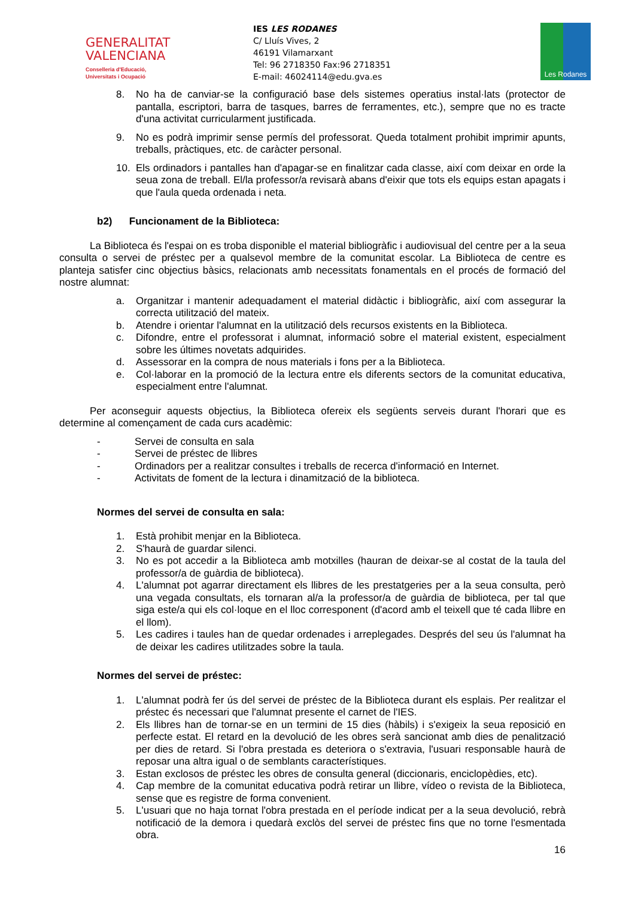GENERALITAT
VALENCIANA
Conselleria d'Educació,
Universitats i Ocupació
IES LES RODANES
C/ Lluís Vives, 2
46191 Vilamarxant
Tel: 96 2718350 Fax:96 2718351
E-mail: 46024114@edu.gva.es
Les Rodanes
8. No ha de canviar-se la configuració base dels sistemes operatius instal·lats (protector de pantalla, escriptori, barra de tasques, barres de ferramentes, etc.), sempre que no es tracte d'una activitat curricularment justificada.
9. No es podrà imprimir sense permís del professorat. Queda totalment prohibit imprimir apunts, treballs, pràctiques, etc. de caràcter personal.
10. Els ordinadors i pantalles han d'apagar-se en finalitzar cada classe, així com deixar en orde la seua zona de treball. El/la professor/a revisarà abans d'eixir que tots els equips estan apagats i que l'aula queda ordenada i neta.
b2) Funcionament de la Biblioteca:
La Biblioteca és l'espai on es troba disponible el material bibliogràfic i audiovisual del centre per a la seua consulta o servei de préstec per a qualsevol membre de la comunitat escolar. La Biblioteca de centre es planteja satisfer cinc objectius bàsics, relacionats amb necessitats fonamentals en el procés de formació del nostre alumnat:
a. Organitzar i mantenir adequadament el material didàctic i bibliogràfic, així com assegurar la correcta utilització del mateix.
b. Atendre i orientar l'alumnat en la utilització dels recursos existents en la Biblioteca.
c. Difondre, entre el professorat i alumnat, informació sobre el material existent, especialment sobre les últimes novetats adquirides.
d. Assessorar en la compra de nous materials i fons per a la Biblioteca.
e. Col·laborar en la promoció de la lectura entre els diferents sectors de la comunitat educativa, especialment entre l'alumnat.
Per aconseguir aquests objectius, la Biblioteca ofereix els següents serveis durant l'horari que es determine al començament de cada curs acadèmic:
- Servei de consulta en sala
- Servei de préstec de llibres
- Ordinadors per a realitzar consultes i treballs de recerca d'informació en Internet.
- Activitats de foment de la lectura i dinamització de la biblioteca.
Normes del servei de consulta en sala:
1. Està prohibit menjar en la Biblioteca.
2. S'haurà de guardar silenci.
3. No es pot accedir a la Biblioteca amb motxilles (hauran de deixar-se al costat de la taula del professor/a de guàrdia de biblioteca).
4. L'alumnat pot agarrar directament els llibres de les prestatgeries per a la seua consulta, però una vegada consultats, els tornaran al/a la professor/a de guàrdia de biblioteca, per tal que siga este/a qui els col·loque en el lloc corresponent (d'acord amb el teixell que té cada llibre en el llom).
5. Les cadires i taules han de quedar ordenades i arreplegades. Després del seu ús l'alumnat ha de deixar les cadires utilitzades sobre la taula.
Normes del servei de préstec:
1. L'alumnat podrà fer ús del servei de préstec de la Biblioteca durant els esplais. Per realitzar el préstec és necessari que l'alumnat presente el carnet de l'IES.
2. Els llibres han de tornar-se en un termini de 15 dies (hàbils) i s'exigeix la seua reposició en perfecte estat. El retard en la devolució de les obres serà sancionat amb dies de penalització per dies de retard. Si l'obra prestada es deteriora o s'extravia, l'usuari responsable haurà de reposar una altra igual o de semblants característiques.
3. Estan exclosos de préstec les obres de consulta general (diccionaris, enciclopèdies, etc).
4. Cap membre de la comunitat educativa podrà retirar un llibre, vídeo o revista de la Biblioteca, sense que es registre de forma convenient.
5. L'usuari que no haja tornat l'obra prestada en el període indicat per a la seua devolució, rebrà notificació de la demora i quedarà exclòs del servei de préstec fins que no torne l'esmentada obra.
16